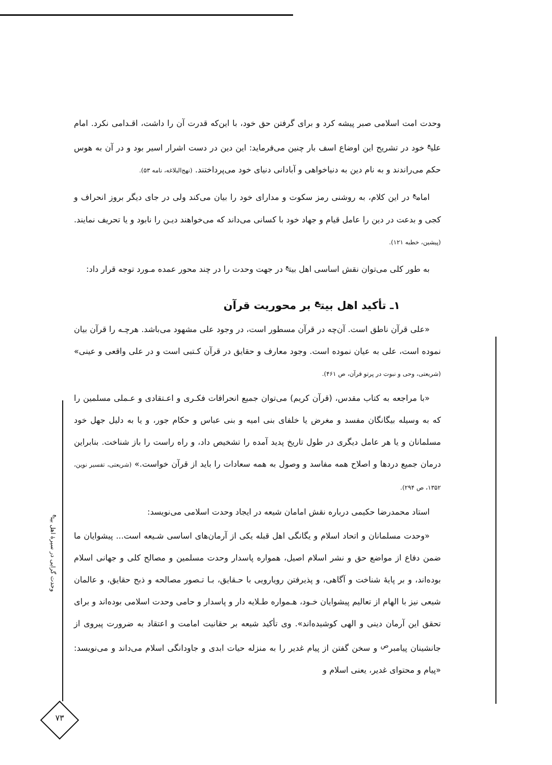وحدت امت اسلامی صبر پیشه کرد و برای گرفتن حق خود، با این‌که قدرت آن را داشت، اقـدامی نکرد. امام علی<sup>ع</sup> خود در تشریح این اوضاع اسف بار چنین می‌فرماید: این دین در دست اشرار اسیر بود و در آن به هوس حکم می‌راندند و به نام دین به دنیاخواهی و آبادانی دنیای خود می‌پرداختند. (نهج‌البلاغه، نامه ۵۳).
امام<sup>ع</sup> در این کلام، به روشنی رمز سکوت و مدارای خود را بیان می‌کند ولی در جای دیگر بروز انحراف و کجی و بدعت در دین را عامل قیام و جهاد خود با کسانی می‌داند که می‌خواهند دیـن را نابود و یا تحریف نمایند. (پیشین، خطبه ۱۲۱).
به طور کلی می‌توان نقش اساسی اهل بیت<sup>ع</sup> در جهت وحدت را در چند محور عمده مـورد توجه قرار داد:
۱ـ تأکید اهل بیت<sup>ع</sup> بر محوریت قرآن
«علی قرآن ناطق است. آن‌چه در قرآن مسطور است، در وجود علی مشهود می‌باشد. هرچـه را قرآن بیان نموده است، علی به عیان نموده است. وجود معارف و حقایق در قرآن کـتبی است و در علی واقعی و عینی» (شریعتی، وحی و نبوت در پرتو قرآن، ص ۴۶۱).
«با مراجعه به کتاب مقدس، (قرآن کریم) می‌توان جمیع انحرافات فکـری و اعـتقادی و عـملی مسلمین را که به وسیله بیگانگان مفسد و مغرض یا خلفای بنی امیه و بنی عباس و حکام جور، و یا به دلیل جهل خود مسلمانان و یا هر عامل دیگری در طول تاریخ پدید آمده را تشخیص داد، و راه راست را باز شناخت. بنابراین درمان جمیع دردها و اصلاح همه مفاسد و وصول به همه سعادات را باید از قرآن خواست.» (شریعتی، تفسیر نوین، ۱۳۵۲، ص ۲۹۴).
استاد محمدرضا حکیمی درباره نقش امامان شیعه در ایجاد وحدت اسلامی می‌نویسد:
«وحدت مسلمانان و اتحاد اسلام و یگانگی اهل قبله یکی از آرمان‌های اساسی شـیعه است... پیشوایان ما ضمن دفاع از مواضع حق و نشر اسلام اصیل، همواره پاسدار وحدت مسلمین و مصالح کلی و جهانی اسلام بوده‌اند، و بر پایهٔ شناخت و آگاهی، و پذیرفتن رویارویی با حـقایق، بـا تـصور مصالحه و ذبح حقایق، و عالمان شیعی نیز با الهام از تعالیم پیشوایان خـود، هـمواره طـلایه دار و پاسدار و حامی وحدت اسلامی بوده‌اند و برای تحقق این آرمان دینی و الهی کوشیده‌اند». وی تأکید شیعه بر حقانیت امامت و اعتقاد به ضرورت پیروی از جانشینان پیامبر<sup>ص</sup> و سخن گفتن از پیام غدیر را به منزله حیات ابدی و جاودانگی اسلام می‌داند و می‌نویسد: «پیام و محتوای غدیر، یعنی اسلام و
وحدت گرایی در سیرهٔ اهل بیت<sup>ع</sup>
۷۳